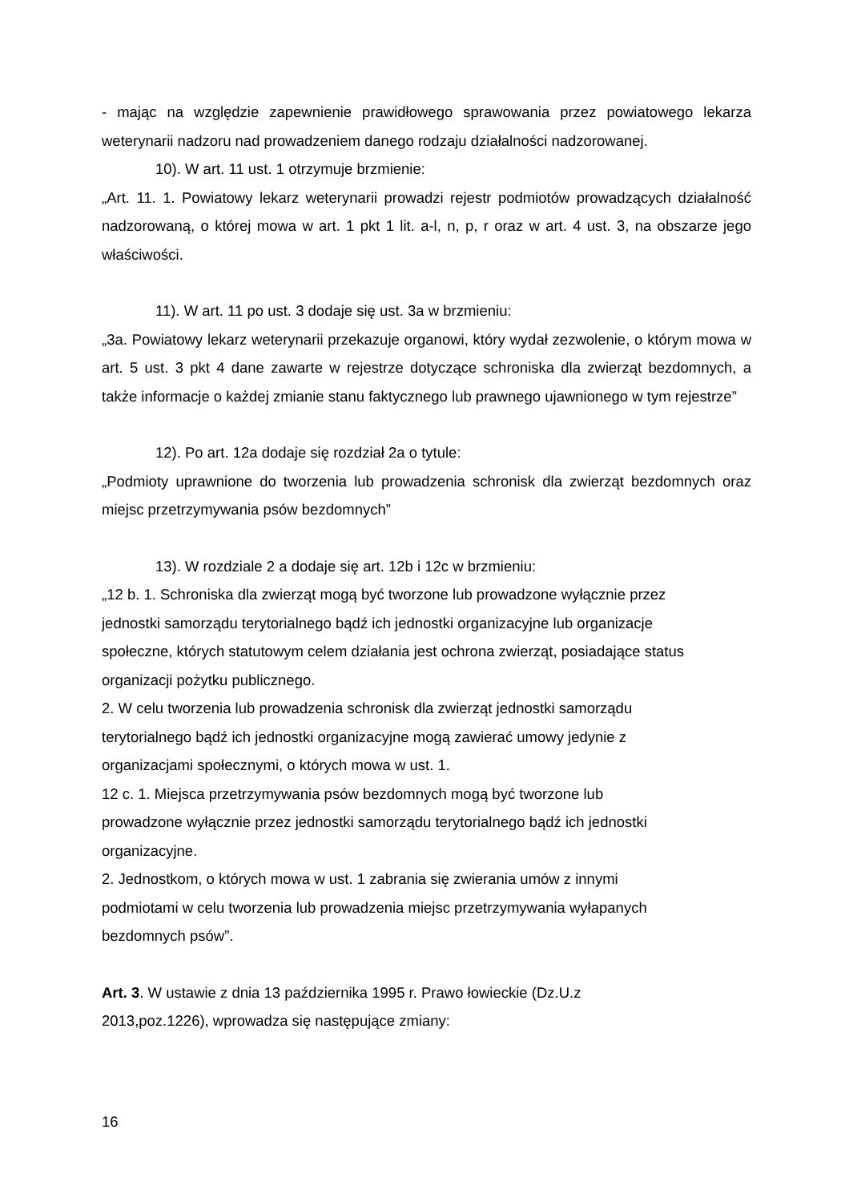- mając na względzie zapewnienie prawidłowego sprawowania przez powiatowego lekarza weterynarii nadzoru nad prowadzeniem danego rodzaju działalności nadzorowanej.
10). W art. 11 ust. 1 otrzymuje brzmienie:
„Art. 11. 1. Powiatowy lekarz weterynarii prowadzi rejestr podmiotów prowadzących działalność nadzorowaną, o której mowa w art. 1 pkt 1 lit. a-l, n, p, r oraz w art. 4 ust. 3, na obszarze jego właściwości.
11). W art. 11 po ust. 3 dodaje się ust. 3a w brzmieniu:
„3a. Powiatowy lekarz weterynarii przekazuje organowi, który wydał zezwolenie, o którym mowa w art. 5 ust. 3 pkt 4 dane zawarte w rejestrze dotyczące schroniska dla zwierząt bezdomnych, a także informacje o każdej zmianie stanu faktycznego lub prawnego ujawnionego w tym rejestrze”
12). Po art. 12a dodaje się rozdział 2a o tytule:
„Podmioty uprawnione do tworzenia lub prowadzenia schronisk dla zwierząt bezdomnych oraz miejsc przetrzymywania psów bezdomnych”
13). W rozdziale 2 a dodaje się art. 12b i 12c w brzmieniu:
„12 b. 1. Schroniska dla zwierząt mogą być tworzone lub prowadzone wyłącznie przez
jednostki samorządu terytorialnego bądź ich jednostki organizacyjne lub organizacje
społeczne, których statutowym celem działania jest ochrona zwierząt, posiadające status
organizacji pożytku publicznego.
2. W celu tworzenia lub prowadzenia schronisk dla zwierząt jednostki samorządu
terytorialnego bądź ich jednostki organizacyjne mogą zawierać umowy jedynie z
organizacjami społecznymi, o których mowa w ust. 1.
12 c. 1. Miejsca przetrzymywania psów bezdomnych mogą być tworzone lub
prowadzone wyłącznie przez jednostki samorządu terytorialnego bądź ich jednostki
organizacyjne.
2. Jednostkom, o których mowa w ust. 1 zabrania się zwierania umów z innymi
podmiotami w celu tworzenia lub prowadzenia miejsc przetrzymywania wyłapanych
bezdomnych psów”.
Art. 3. W ustawie z dnia 13 października 1995 r. Prawo łowieckie (Dz.U.z
2013,poz.1226), wprowadza się następujące zmiany:
16